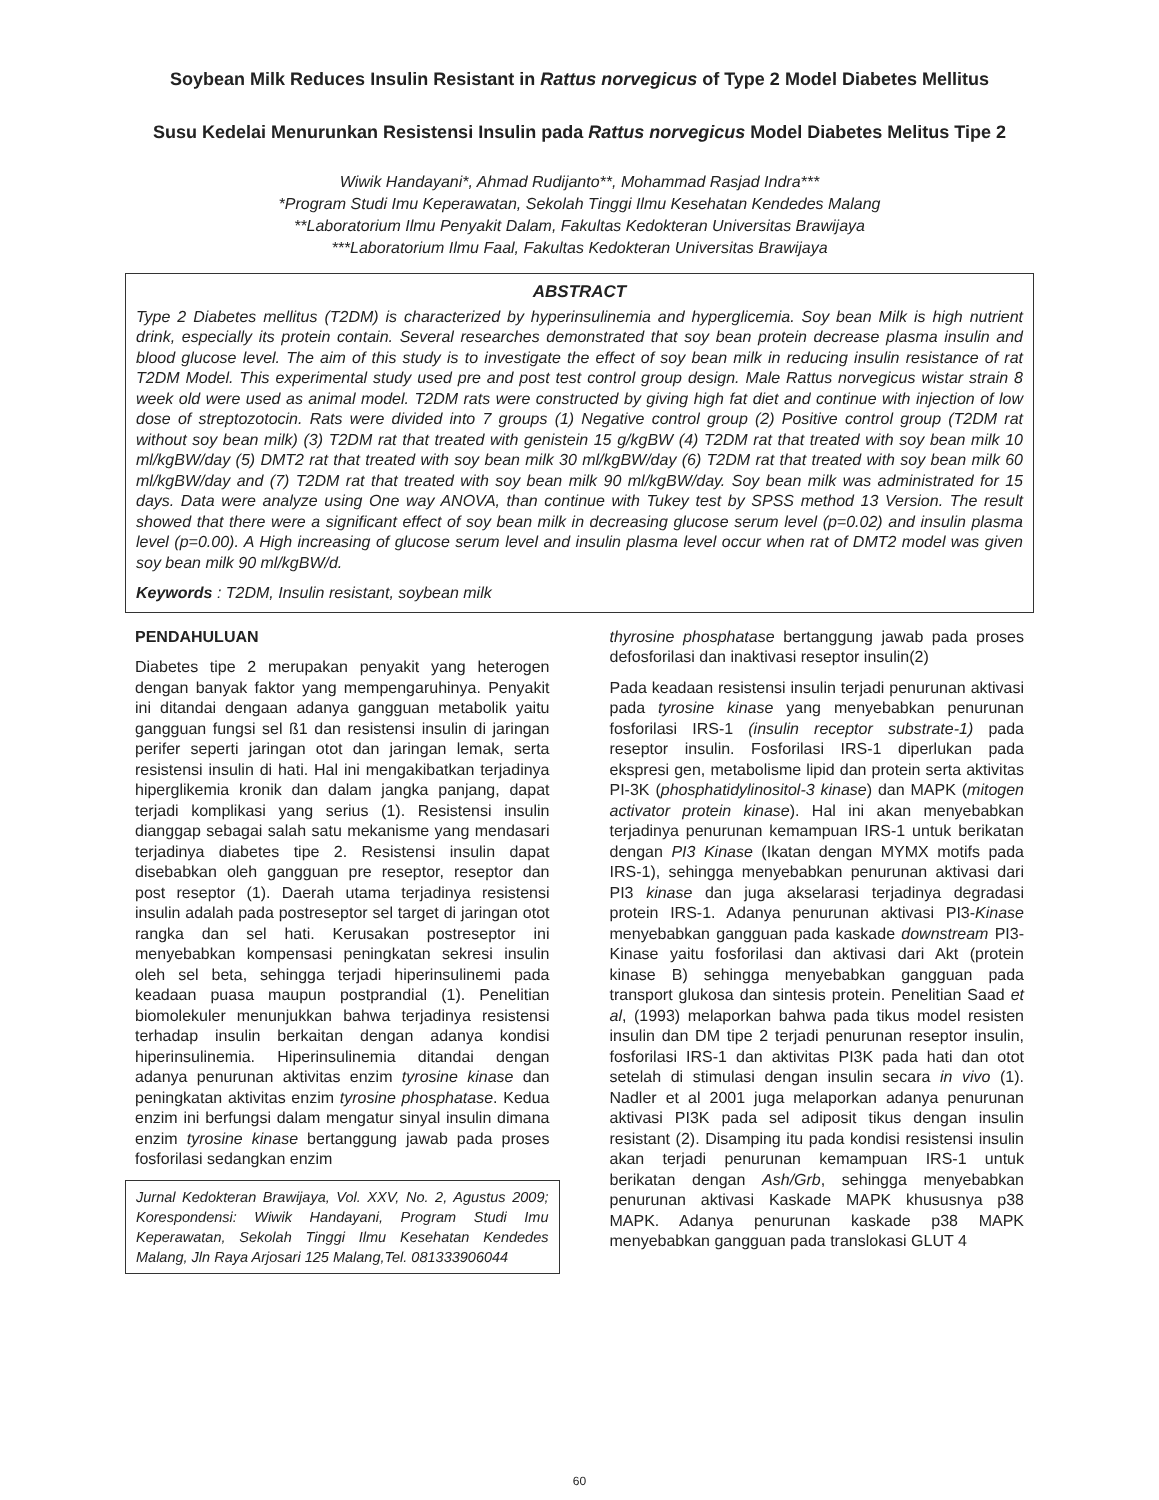Soybean Milk Reduces Insulin Resistant in Rattus norvegicus of Type 2 Model Diabetes Mellitus
Susu Kedelai Menurunkan Resistensi Insulin pada Rattus norvegicus Model Diabetes Melitus Tipe 2
Wiwik Handayani*, Ahmad Rudijanto**, Mohammad Rasjad Indra***
*Program Studi Imu Keperawatan, Sekolah Tinggi Ilmu Kesehatan Kendedes Malang
**Laboratorium Ilmu Penyakit Dalam, Fakultas Kedokteran Universitas Brawijaya
***Laboratorium Ilmu Faal, Fakultas Kedokteran Universitas Brawijaya
ABSTRACT
Type 2 Diabetes mellitus (T2DM) is characterized by hyperinsulinemia and hyperglicemia. Soy bean Milk is high nutrient drink, especially its protein contain. Several researches demonstrated that soy bean protein decrease plasma insulin and blood glucose level. The aim of this study is to investigate the effect of soy bean milk in reducing insulin resistance of rat T2DM Model. This experimental study used pre and post test control group design. Male Rattus norvegicus wistar strain 8 week old were used as animal model. T2DM rats were constructed by giving high fat diet and continue with injection of low dose of streptozotocin. Rats were divided into 7 groups (1) Negative control group (2) Positive control group (T2DM rat without soy bean milk) (3) T2DM rat that treated with genistein 15 g/kgBW (4) T2DM rat that treated with soy bean milk 10 ml/kgBW/day (5) DMT2 rat that treated with soy bean milk 30 ml/kgBW/day (6) T2DM rat that treated with soy bean milk 60 ml/kgBW/day and (7) T2DM rat that treated with soy bean milk 90 ml/kgBW/day. Soy bean milk was administrated for 15 days. Data were analyze using One way ANOVA, than continue with Tukey test by SPSS method 13 Version. The result showed that there were a significant effect of soy bean milk in decreasing glucose serum level (p=0.02) and insulin plasma level (p=0.00). A High increasing of glucose serum level and insulin plasma level occur when rat of DMT2 model was given soy bean milk 90 ml/kgBW/d.
Keywords : T2DM, Insulin resistant, soybean milk
PENDAHULUAN
Diabetes tipe 2 merupakan penyakit yang heterogen dengan banyak faktor yang mempengaruhinya. Penyakit ini ditandai dengaan adanya gangguan metabolik yaitu gangguan fungsi sel ß1 dan resistensi insulin di jaringan perifer seperti jaringan otot dan jaringan lemak, serta resistensi insulin di hati. Hal ini mengakibatkan terjadinya hiperglikemia kronik dan dalam jangka panjang, dapat terjadi komplikasi yang serius (1). Resistensi insulin dianggap sebagai salah satu mekanisme yang mendasari terjadinya diabetes tipe 2. Resistensi insulin dapat disebabkan oleh gangguan pre reseptor, reseptor dan post reseptor (1). Daerah utama terjadinya resistensi insulin adalah pada postreseptor sel target di jaringan otot rangka dan sel hati. Kerusakan postreseptor ini menyebabkan kompensasi peningkatan sekresi insulin oleh sel beta, sehingga terjadi hiperinsulinemi pada keadaan puasa maupun postprandial (1). Penelitian biomolekuler menunjukkan bahwa terjadinya resistensi terhadap insulin berkaitan dengan adanya kondisi hiperinsulinemia. Hiperinsulinemia ditandai dengan adanya penurunan aktivitas enzim tyrosine kinase dan peningkatan aktivitas enzim tyrosine phosphatase. Kedua enzim ini berfungsi dalam mengatur sinyal insulin dimana enzim tyrosine kinase bertanggung jawab pada proses fosforilasi sedangkan enzim
Jurnal Kedokteran Brawijaya, Vol. XXV, No. 2, Agustus 2009; Korespondensi: Wiwik Handayani, Program Studi Imu Keperawatan, Sekolah Tinggi Ilmu Kesehatan Kendedes Malang, Jln Raya Arjosari 125 Malang,Tel. 081333906044
thyrosine phosphatase bertanggung jawab pada proses defosforilasi dan inaktivasi reseptor insulin(2)
Pada keadaan resistensi insulin terjadi penurunan aktivasi pada tyrosine kinase yang menyebabkan penurunan fosforilasi IRS-1 (insulin receptor substrate-1) pada reseptor insulin. Fosforilasi IRS-1 diperlukan pada ekspresi gen, metabolisme lipid dan protein serta aktivitas PI-3K (phosphatidylinositol-3 kinase) dan MAPK (mitogen activator protein kinase). Hal ini akan menyebabkan terjadinya penurunan kemampuan IRS-1 untuk berikatan dengan PI3 Kinase (Ikatan dengan MYMX motifs pada IRS-1), sehingga menyebabkan penurunan aktivasi dari PI3 kinase dan juga akselarasi terjadinya degradasi protein IRS-1. Adanya penurunan aktivasi PI3-Kinase menyebabkan gangguan pada kaskade downstream PI3-Kinase yaitu fosforilasi dan aktivasi dari Akt (protein kinase B) sehingga menyebabkan gangguan pada transport glukosa dan sintesis protein. Penelitian Saad et al, (1993) melaporkan bahwa pada tikus model resisten insulin dan DM tipe 2 terjadi penurunan reseptor insulin, fosforilasi IRS-1 dan aktivitas PI3K pada hati dan otot setelah di stimulasi dengan insulin secara in vivo (1). Nadler et al 2001 juga melaporkan adanya penurunan aktivasi PI3K pada sel adiposit tikus dengan insulin resistant (2). Disamping itu pada kondisi resistensi insulin akan terjadi penurunan kemampuan IRS-1 untuk berikatan dengan Ash/Grb, sehingga menyebabkan penurunan aktivasi Kaskade MAPK khususnya p38 MAPK. Adanya penurunan kaskade p38 MAPK menyebabkan gangguan pada translokasi GLUT 4
60